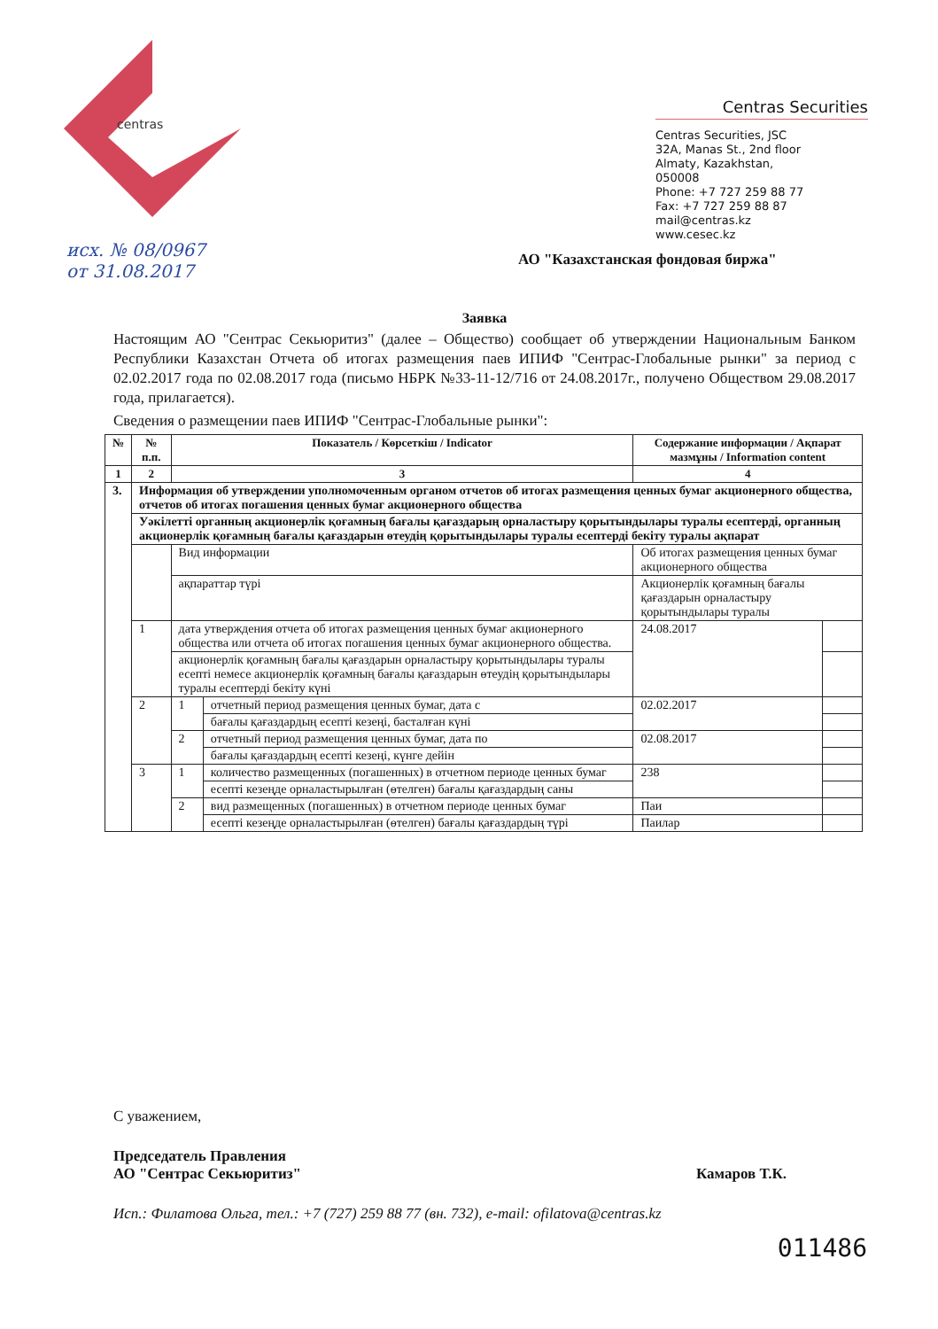centras
Centras Securities
Centras Securities, JSC
32A, Manas St., 2nd floor
Almaty, Kazakhstan,
050008
Phone: +7 727 259 88 77
Fax: +7 727 259 88 87
mail@centras.kz
www.cesec.kz
исх. № 08/0967
от 31.08.2017
АО "Казахстанская фондовая биржа"
Заявка
Настоящим АО "Сентрас Секьюритиз" (далее – Общество) сообщает об утверждении Национальным Банком Республики Казахстан Отчета об итогах размещения паев ИПИФ "Сентрас-Глобальные рынки" за период с 02.02.2017 года по 02.08.2017 года (письмо НБРК №33-11-12/716 от 24.08.2017г., получено Обществом 29.08.2017 года, прилагается).
Сведения о размещении паев ИПИФ "Сентрас-Глобальные рынки":
| № | № п.п. | Показатель / Көрсеткіш / Indicator | | Содержание информации / Ақпарат мазмұны / Information content | |
| --- | --- | --- | --- | --- | --- |
| 1 | 2 | 3 | | 4 | |
| 3. | Информация об утверждении уполномоченным органом отчетов об итогах размещения ценных бумаг акционерного общества, отчетов об итогах погашения ценных бумаг акционерного общества | | | | |
| | Уәкілетті органның акционерлік қоғамның бағалы қағаздарың орналастыру қорытындылары туралы есептерді, органның акционерлік қоғамның бағалы қағаздарын өтеудің қорытындылары туралы есептерді бекіту туралы ақпарат | | | | |
| | | Вид информации | | Об итогах размещения ценных бумаг акционерного общества | |
| | | ақпараттар түрі | | Акционерлік қоғамның бағалы қағаздарын орналастыру қорытындылары туралы | |
| | 1 | дата утверждения отчета об итогах размещения ценных бумаг акционерного общества или отчета об итогах погашения ценных бумаг акционерного общества. | | 24.08.2017 | |
| | | акционерлік қоғамның бағалы қағаздарын орналастыру қорытындылары туралы есепті немесе акционерлік қоғамның бағалы қағаздарын өтеудің қорытындылары туралы есептерді бекіту күні | | | |
| | 2 | 1 | отчетный период размещения ценных бумаг, дата с | 02.02.2017 | |
| | | | бағалы қағаздардың есепті кезеңі, басталған күні | | |
| | | 2 | отчетный период размещения ценных бумаг, дата по | 02.08.2017 | |
| | | | бағалы қағаздардың есепті кезеңі, күнге дейін | | |
| | 3 | 1 | количество размещенных (погашенных) в отчетном периоде ценных бумаг | 238 | |
| | | | есепті кезеңде орналастырылған (өтелген) бағалы қағаздардың саны | | |
| | | 2 | вид размещенных (погашенных) в отчетном периоде ценных бумаг | Паи | |
| | | | есепті кезеңде орналастырылған (өтелген) бағалы қағаздардың түрі | Паилар | |
С уважением,
Председатель Правления
АО "Сентрас Секьюритиз" Камаров Т.К.
Исп.: Филатова Ольга, тел.: +7 (727) 259 88 77 (вн. 732), e-mail: ofilatova@centras.kz
011486